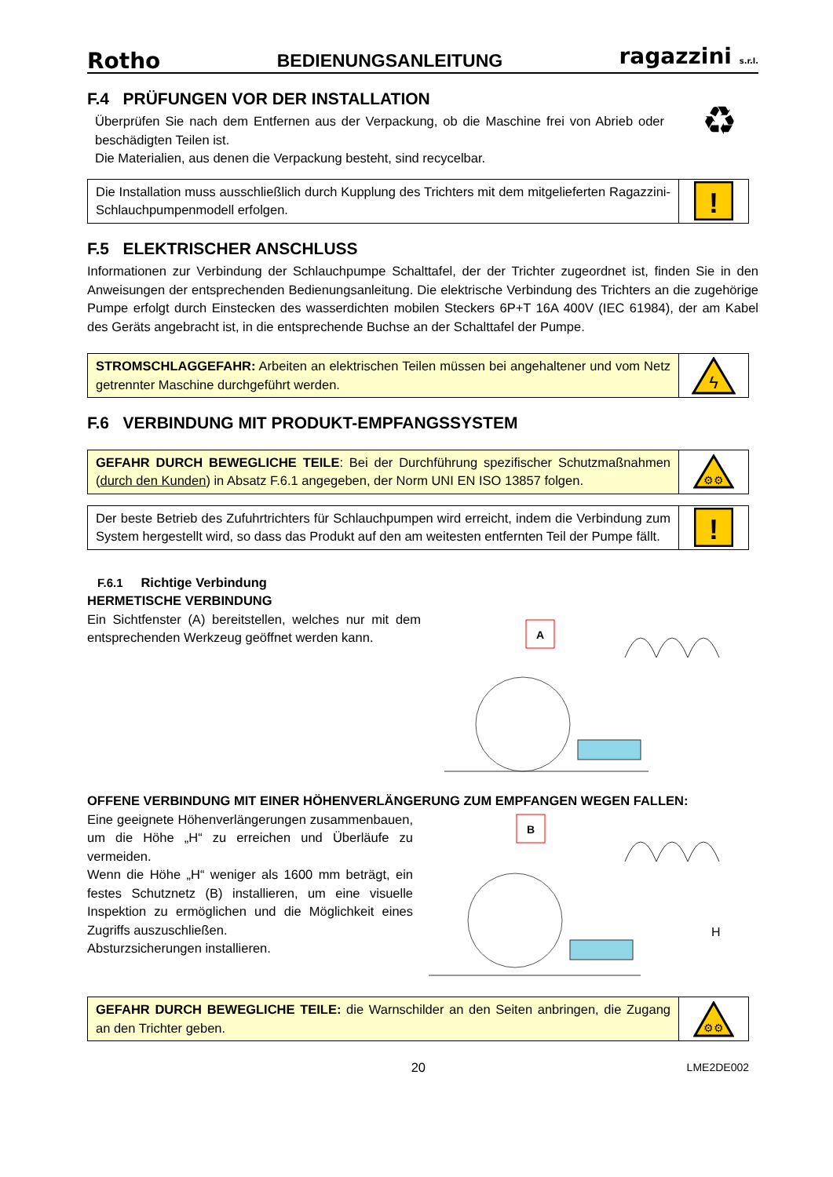Rotho BEDIENUNGSANLEITUNG ragazzini s.r.l.
F.4 PRÜFUNGEN VOR DER INSTALLATION
Überprüfen Sie nach dem Entfernen aus der Verpackung, ob die Maschine frei von Abrieb oder beschädigten Teilen ist.
Die Materialien, aus denen die Verpackung besteht, sind recycelbar.
♻
Die Installation muss ausschließlich durch Kupplung des Trichters mit dem mitgelieferten Ragazzini-Schlauchpumpenmodell erfolgen.
!
F.5 ELEKTRISCHER ANSCHLUSS
Informationen zur Verbindung der Schlauchpumpe Schalttafel, der der Trichter zugeordnet ist, finden Sie in den Anweisungen der entsprechenden Bedienungsanleitung. Die elektrische Verbindung des Trichters an die zugehörige Pumpe erfolgt durch Einstecken des wasserdichten mobilen Steckers 6P+T 16A 400V (IEC 61984), der am Kabel des Geräts angebracht ist, in die entsprechende Buchse an der Schalttafel der Pumpe.
STROMSCHLAGGEFAHR: Arbeiten an elektrischen Teilen müssen bei angehaltener und vom Netz getrennter Maschine durchgeführt werden.
ϟ
F.6 VERBINDUNG MIT PRODUKT-EMPFANGSSYSTEM
GEFAHR DURCH BEWEGLICHE TEILE: Bei der Durchführung spezifischer Schutzmaßnahmen (durch den Kunden) in Absatz F.6.1 angegeben, der Norm UNI EN ISO 13857 folgen.
⚙⚙
Der beste Betrieb des Zufuhrtrichters für Schlauchpumpen wird erreicht, indem die Verbindung zum System hergestellt wird, so dass das Produkt auf den am weitesten entfernten Teil der Pumpe fällt.
!
F.6.1 Richtige Verbindung
HERMETISCHE VERBINDUNG
Ein Sichtfenster (A) bereitstellen, welches nur mit dem entsprechenden Werkzeug geöffnet werden kann.
A
OFFENE VERBINDUNG MIT EINER HÖHENVERLÄNGERUNG ZUM EMPFANGEN WEGEN FALLEN:
Eine geeignete Höhenverlängerungen zusammenbauen, um die Höhe „H“ zu erreichen und Überläufe zu vermeiden.
Wenn die Höhe „H“ weniger als 1600 mm beträgt, ein festes Schutznetz (B) installieren, um eine visuelle Inspektion zu ermöglichen und die Möglichkeit eines Zugriffs auszuschließen.
Absturzsicherungen installieren.
B
H
GEFAHR DURCH BEWEGLICHE TEILE: die Warnschilder an den Seiten anbringen, die Zugang an den Trichter geben.
⚙⚙
20 LME2DE002